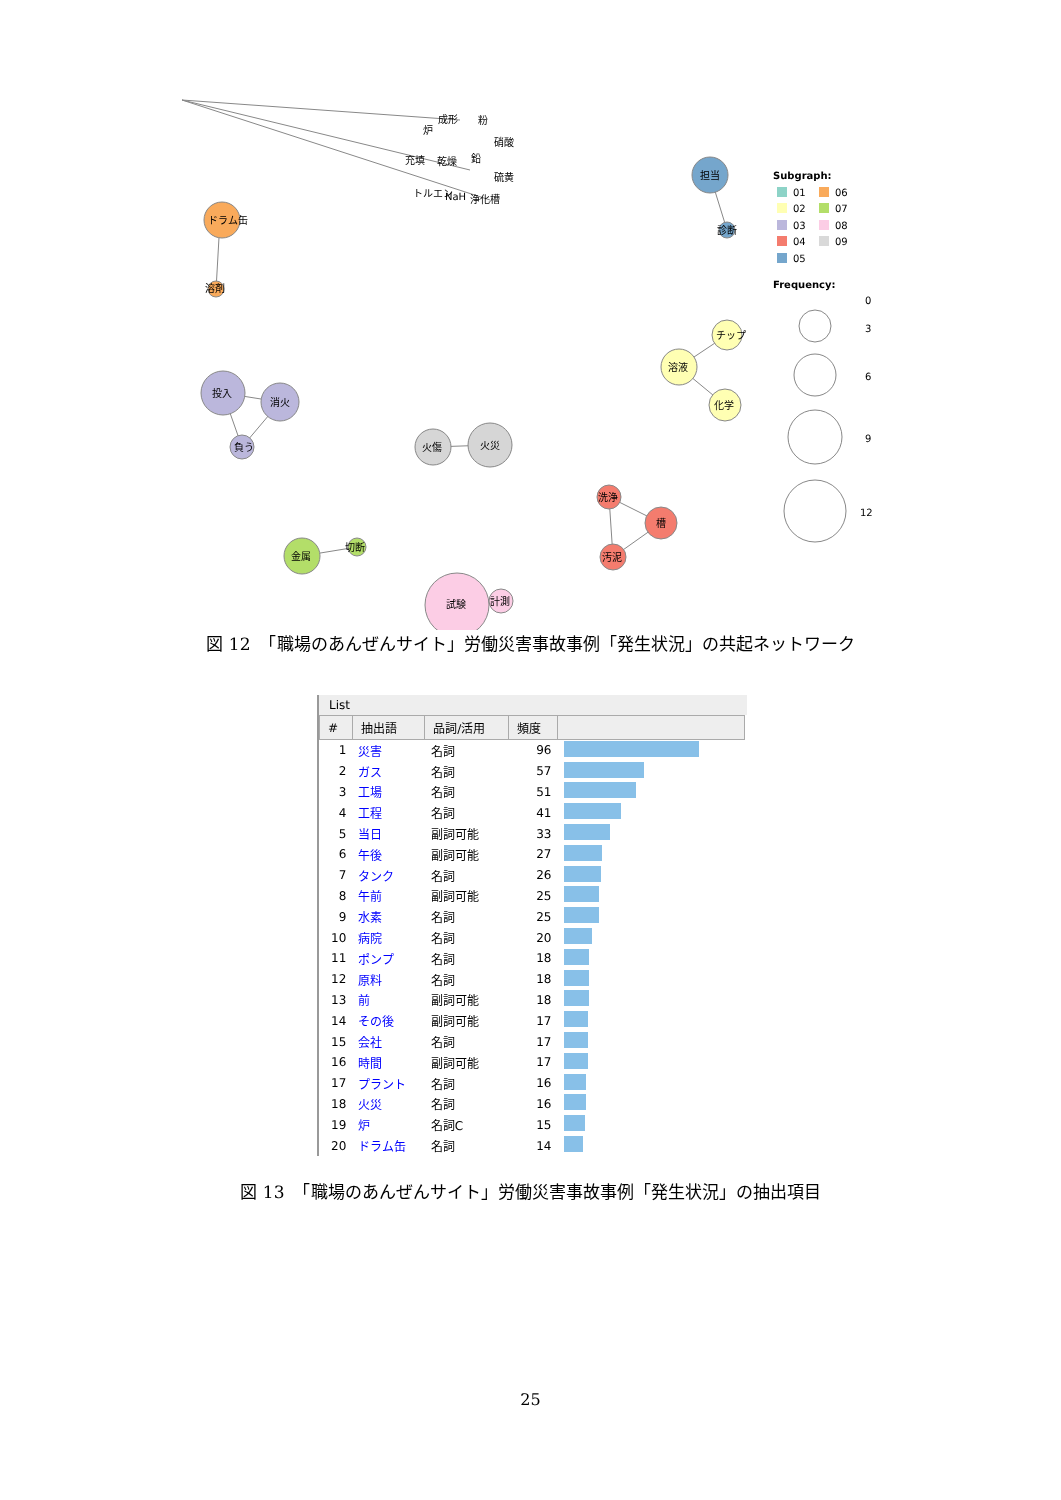成形
粉
炉
硝酸
充填
乾燥
鉛
硫黄
トルエン
NaH
浄化槽
ドラム缶
溶剤
担当
診断
投入
消火
負う
火傷
火災
溶液
チップ
化学
洗浄
槽
汚泥
金属
切断
試験
計測
Subgraph:
01
06
02
07
03
08
04
09
05
Frequency:
0
3
6
9
12
図 12　「職場のあんぜんサイト」労働災害事故事例「発生状況」の共起ネットワーク
List
| # | 抽出語 | 品詞/活用 | 頻度 | |
| --- | --- | --- | --- | --- |
| 1 | 災害 | 名詞 | 96 | |
| 2 | ガス | 名詞 | 57 | |
| 3 | 工場 | 名詞 | 51 | |
| 4 | 工程 | 名詞 | 41 | |
| 5 | 当日 | 副詞可能 | 33 | |
| 6 | 午後 | 副詞可能 | 27 | |
| 7 | タンク | 名詞 | 26 | |
| 8 | 午前 | 副詞可能 | 25 | |
| 9 | 水素 | 名詞 | 25 | |
| 10 | 病院 | 名詞 | 20 | |
| 11 | ポンプ | 名詞 | 18 | |
| 12 | 原料 | 名詞 | 18 | |
| 13 | 前 | 副詞可能 | 18 | |
| 14 | その後 | 副詞可能 | 17 | |
| 15 | 会社 | 名詞 | 17 | |
| 16 | 時間 | 副詞可能 | 17 | |
| 17 | プラント | 名詞 | 16 | |
| 18 | 火災 | 名詞 | 16 | |
| 19 | 炉 | 名詞C | 15 | |
| 20 | ドラム缶 | 名詞 | 14 | |
図 13　「職場のあんぜんサイト」労働災害事故事例「発生状況」の抽出項目
25